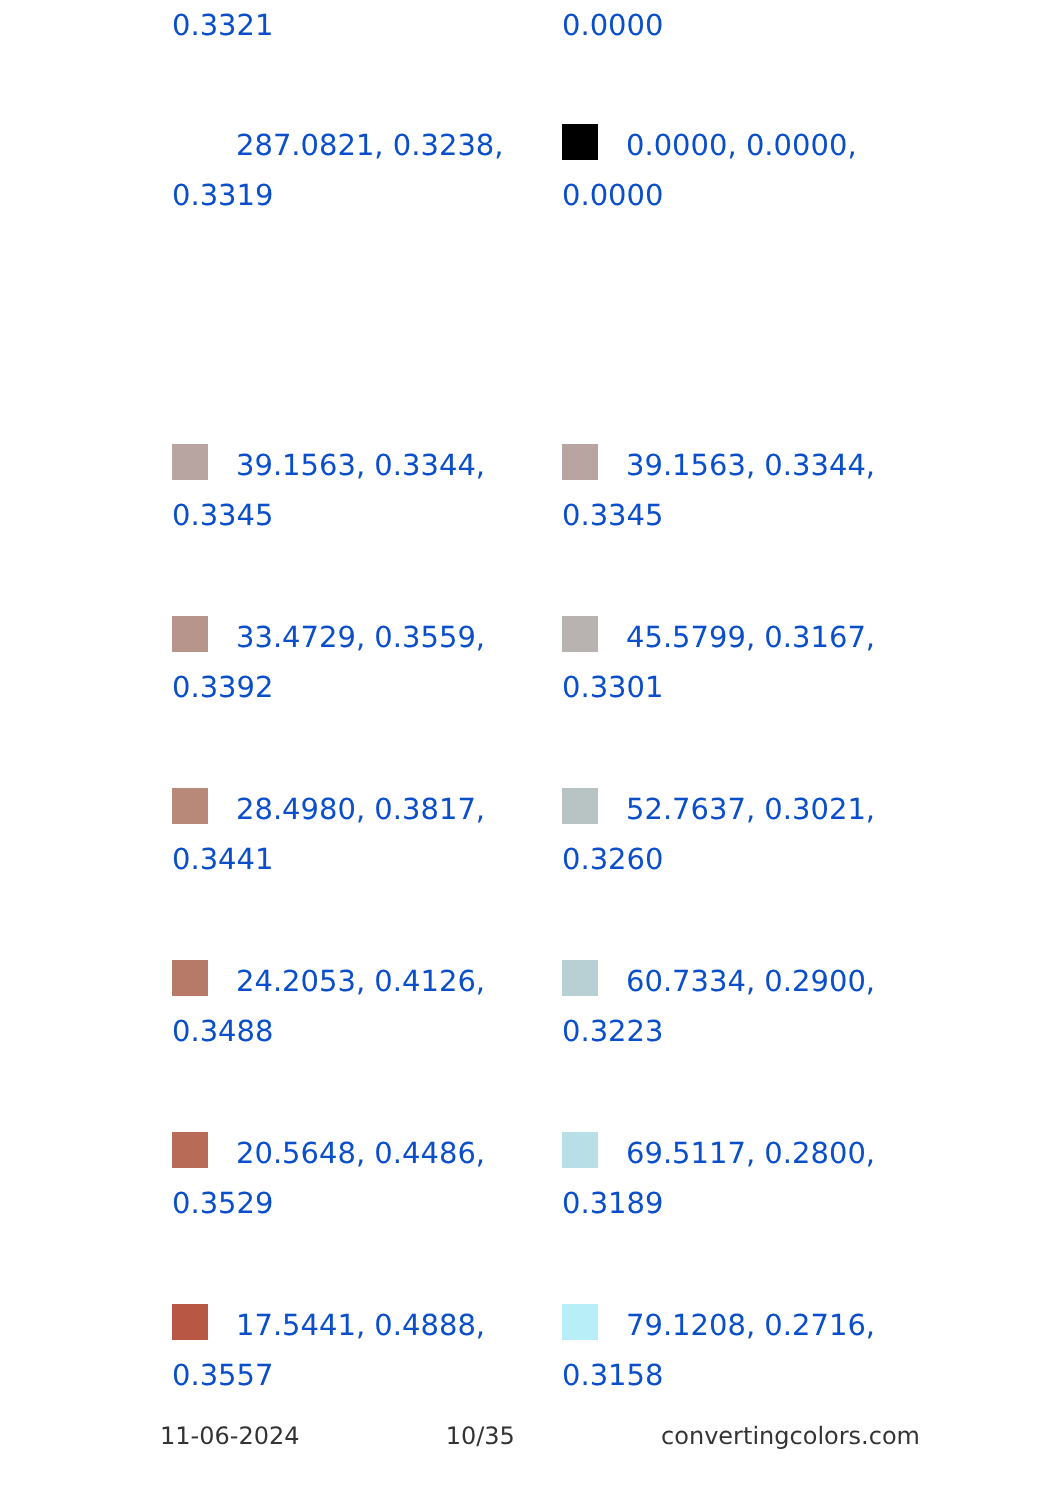0.3321 0.0000
287.0821, 0.3238, 0.3319
0.0000, 0.0000, 0.0000
39.1563, 0.3344, 0.3345
39.1563, 0.3344, 0.3345
33.4729, 0.3559, 0.3392
45.5799, 0.3167, 0.3301
28.4980, 0.3817, 0.3441
52.7637, 0.3021, 0.3260
24.2053, 0.4126, 0.3488
60.7334, 0.2900, 0.3223
20.5648, 0.4486, 0.3529
69.5117, 0.2800, 0.3189
17.5441, 0.4888, 0.3557
79.1208, 0.2716, 0.3158
11-06-2024 10/35 convertingcolors.com